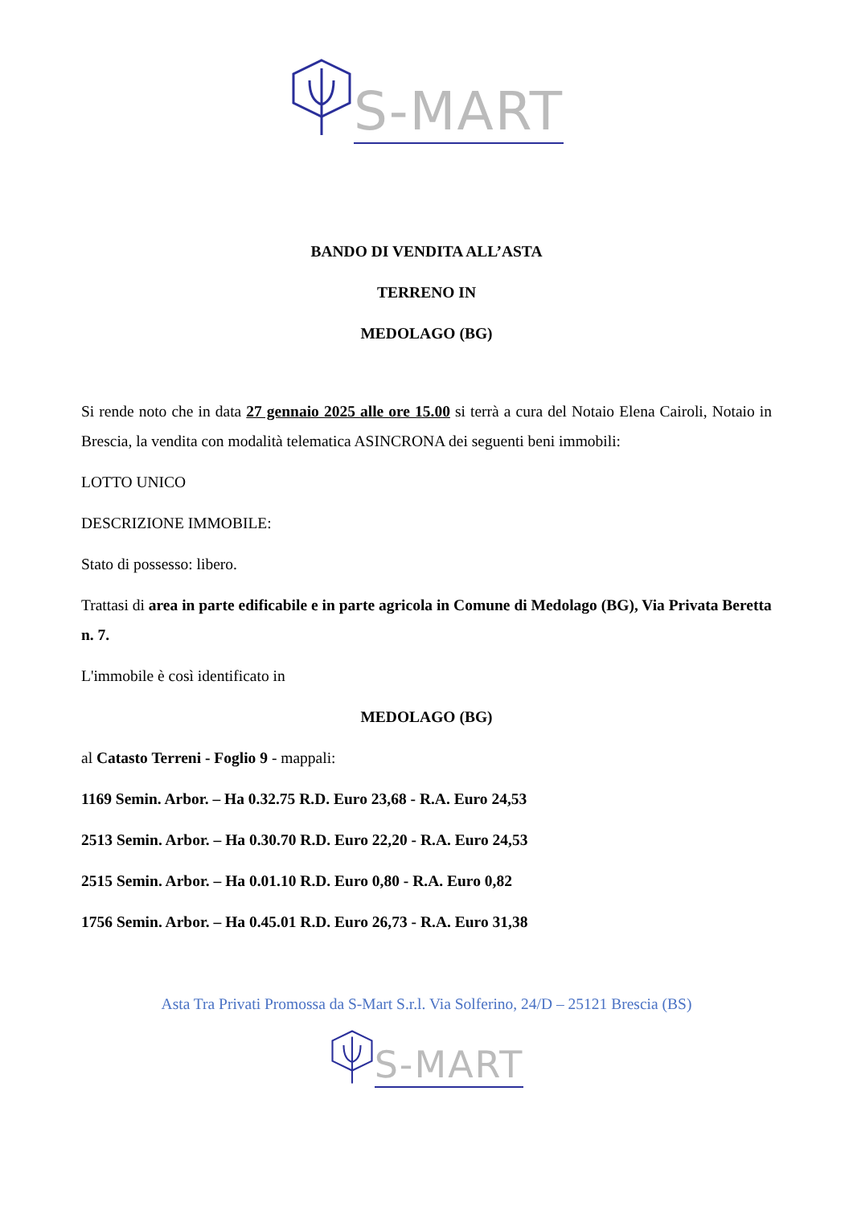S-MART
BANDO DI VENDITA ALL’ASTA
TERRENO IN
MEDOLAGO (BG)
Si rende noto che in data 27 gennaio 2025 alle ore 15.00 si terrà a cura del Notaio Elena Cairoli, Notaio in Brescia, la vendita con modalità telematica ASINCRONA dei seguenti beni immobili:
LOTTO UNICO
DESCRIZIONE IMMOBILE:
Stato di possesso: libero.
Trattasi di area in parte edificabile e in parte agricola in Comune di Medolago (BG), Via Privata Beretta n. 7.
L'immobile è così identificato in
MEDOLAGO (BG)
al Catasto Terreni - Foglio 9 - mappali:
1169 Semin. Arbor. – Ha 0.32.75 R.D. Euro 23,68 - R.A. Euro 24,53
2513 Semin. Arbor. – Ha 0.30.70 R.D. Euro 22,20 - R.A. Euro 24,53
2515 Semin. Arbor. – Ha 0.01.10 R.D. Euro 0,80 - R.A. Euro 0,82
1756 Semin. Arbor. – Ha 0.45.01 R.D. Euro 26,73 - R.A. Euro 31,38
Asta Tra Privati Promossa da S-Mart S.r.l. Via Solferino, 24/D – 25121 Brescia (BS)
S-MART